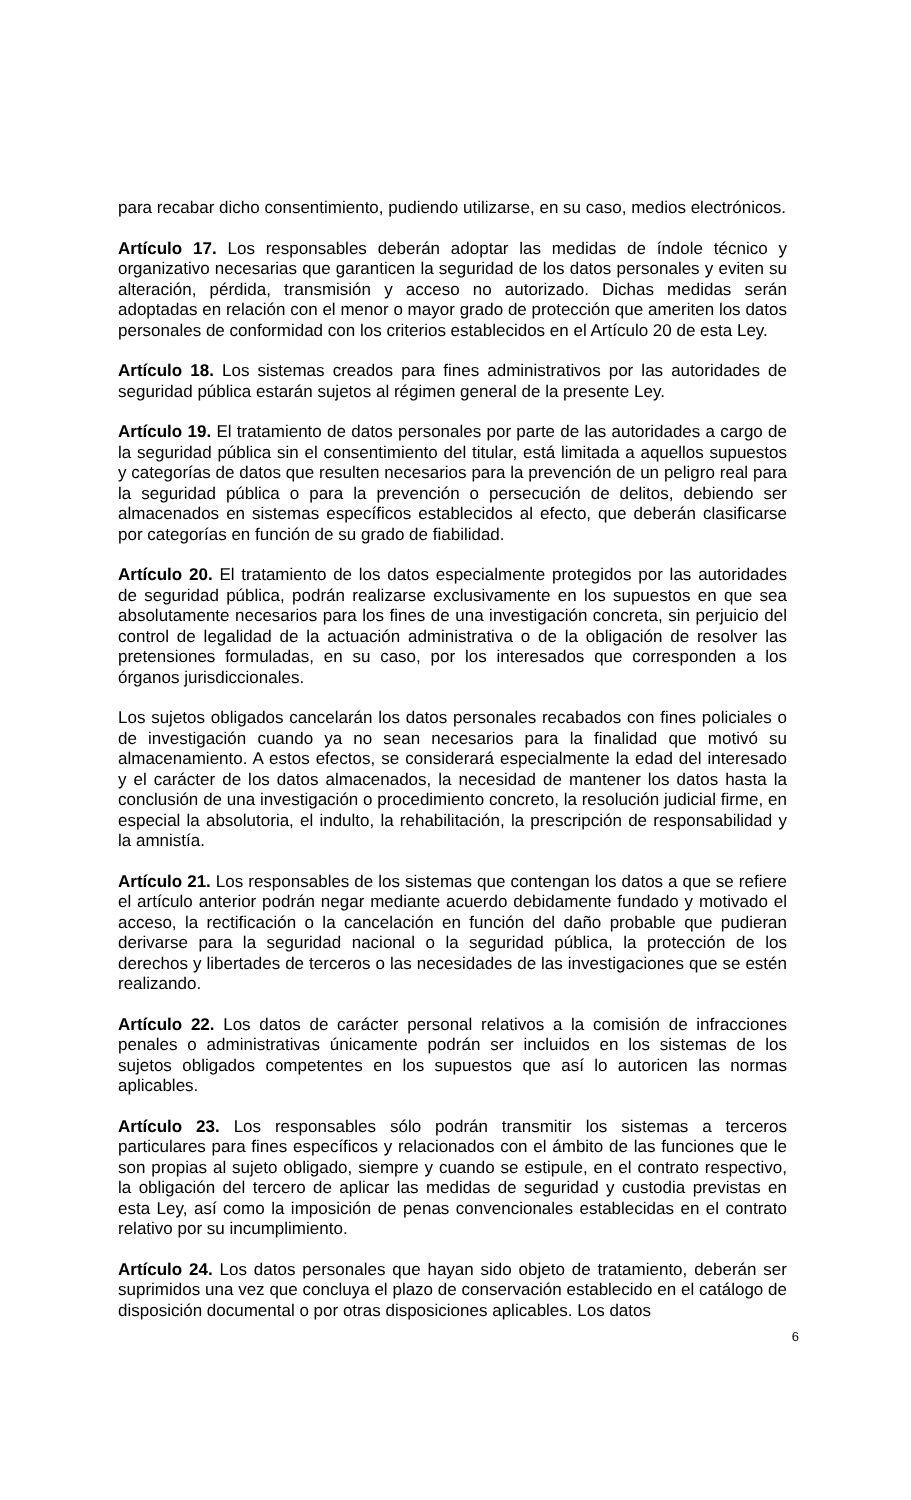para recabar dicho consentimiento, pudiendo utilizarse, en su caso, medios electrónicos.
Artículo 17. Los responsables deberán adoptar las medidas de índole técnico y organizativo necesarias que garanticen la seguridad de los datos personales y eviten su alteración, pérdida, transmisión y acceso no autorizado. Dichas medidas serán adoptadas en relación con el menor o mayor grado de protección que ameriten los datos personales de conformidad con los criterios establecidos en el Artículo 20 de esta Ley.
Artículo 18. Los sistemas creados para fines administrativos por las autoridades de seguridad pública estarán sujetos al régimen general de la presente Ley.
Artículo 19. El tratamiento de datos personales por parte de las autoridades a cargo de la seguridad pública sin el consentimiento del titular, está limitada a aquellos supuestos y categorías de datos que resulten necesarios para la prevención de un peligro real para la seguridad pública o para la prevención o persecución de delitos, debiendo ser almacenados en sistemas específicos establecidos al efecto, que deberán clasificarse por categorías en función de su grado de fiabilidad.
Artículo 20. El tratamiento de los datos especialmente protegidos por las autoridades de seguridad pública, podrán realizarse exclusivamente en los supuestos en que sea absolutamente necesarios para los fines de una investigación concreta, sin perjuicio del control de legalidad de la actuación administrativa o de la obligación de resolver las pretensiones formuladas, en su caso, por los interesados que corresponden a los órganos jurisdiccionales.
Los sujetos obligados cancelarán los datos personales recabados con fines policiales o de investigación cuando ya no sean necesarios para la finalidad que motivó su almacenamiento. A estos efectos, se considerará especialmente la edad del interesado y el carácter de los datos almacenados, la necesidad de mantener los datos hasta la conclusión de una investigación o procedimiento concreto, la resolución judicial firme, en especial la absolutoria, el indulto, la rehabilitación, la prescripción de responsabilidad y la amnistía.
Artículo 21. Los responsables de los sistemas que contengan los datos a que se refiere el artículo anterior podrán negar mediante acuerdo debidamente fundado y motivado el acceso, la rectificación o la cancelación en función del daño probable que pudieran derivarse para la seguridad nacional o la seguridad pública, la protección de los derechos y libertades de terceros o las necesidades de las investigaciones que se estén realizando.
Artículo 22. Los datos de carácter personal relativos a la comisión de infracciones penales o administrativas únicamente podrán ser incluidos en los sistemas de los sujetos obligados competentes en los supuestos que así lo autoricen las normas aplicables.
Artículo 23. Los responsables sólo podrán transmitir los sistemas a terceros particulares para fines específicos y relacionados con el ámbito de las funciones que le son propias al sujeto obligado, siempre y cuando se estipule, en el contrato respectivo, la obligación del tercero de aplicar las medidas de seguridad y custodia previstas en esta Ley, así como la imposición de penas convencionales establecidas en el contrato relativo por su incumplimiento.
Artículo 24. Los datos personales que hayan sido objeto de tratamiento, deberán ser suprimidos una vez que concluya el plazo de conservación establecido en el catálogo de disposición documental o por otras disposiciones aplicables. Los datos
6